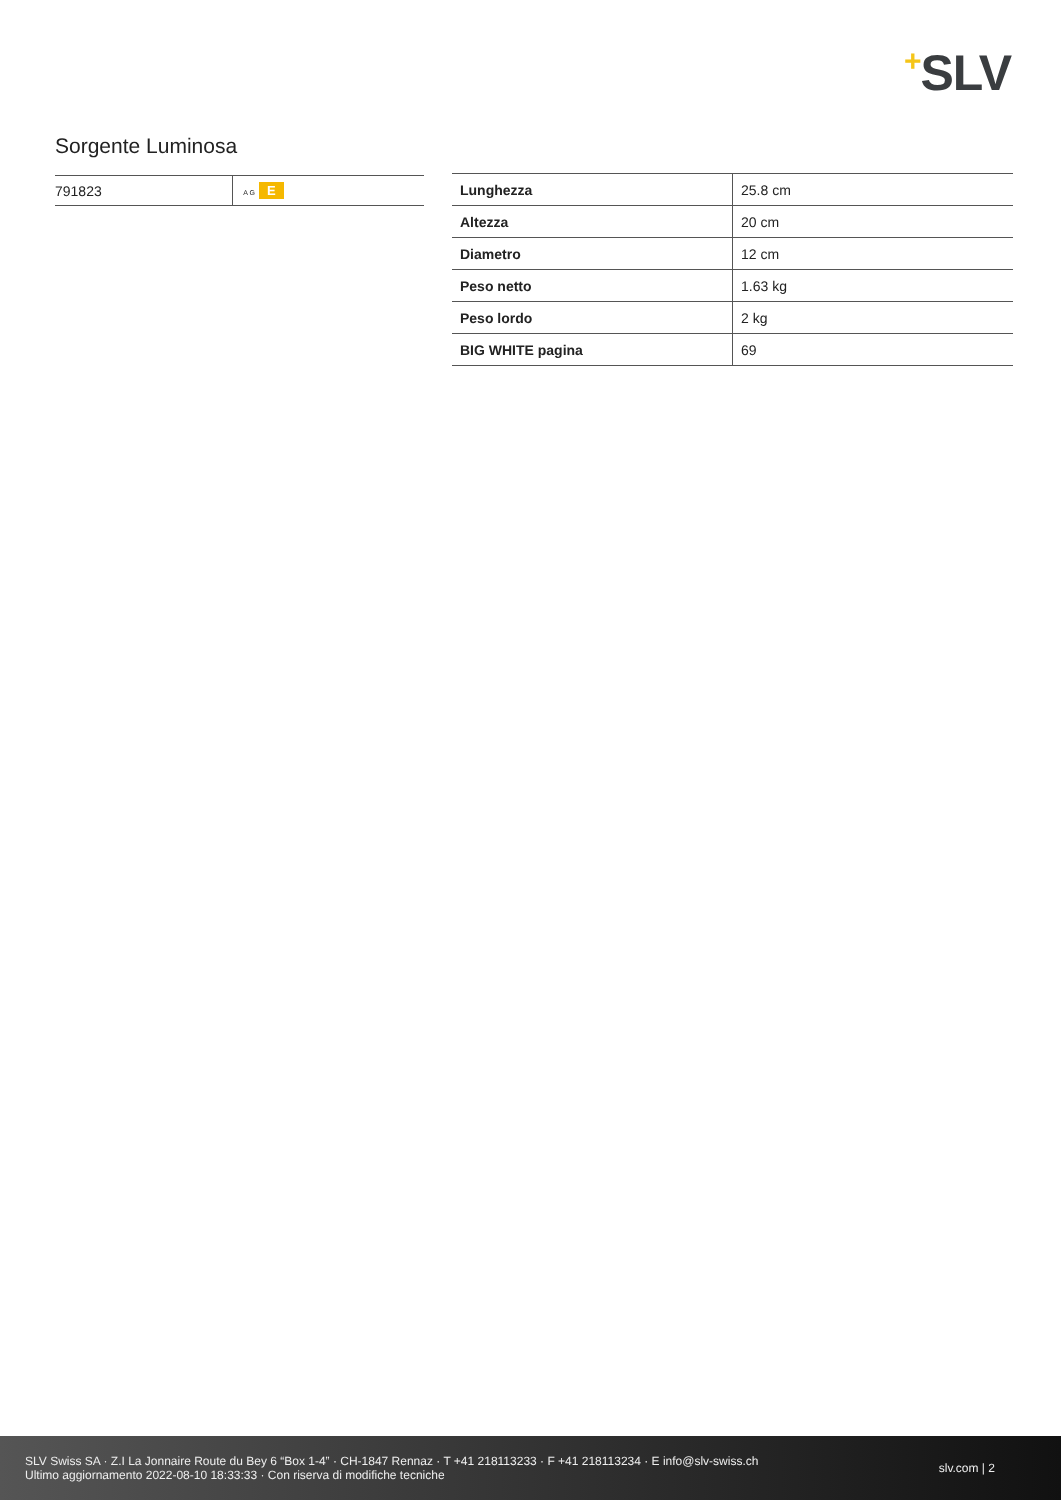+SLV
Sorgente Luminosa
| 791823 | A G E |
| Lunghezza | 25.8 cm |
| Altezza | 20 cm |
| Diametro | 12 cm |
| Peso netto | 1.63 kg |
| Peso lordo | 2 kg |
| BIG WHITE pagina | 69 |
SLV Swiss SA · Z.I La Jonnaire Route du Bey 6 “Box 1-4” · CH-1847 Rennaz · T +41 218113233 · F +41 218113234 · E info@slv-swiss.ch
Ultimo aggiornamento 2022-08-10 18:33:33 · Con riserva di modifiche tecniche
slv.com | 2